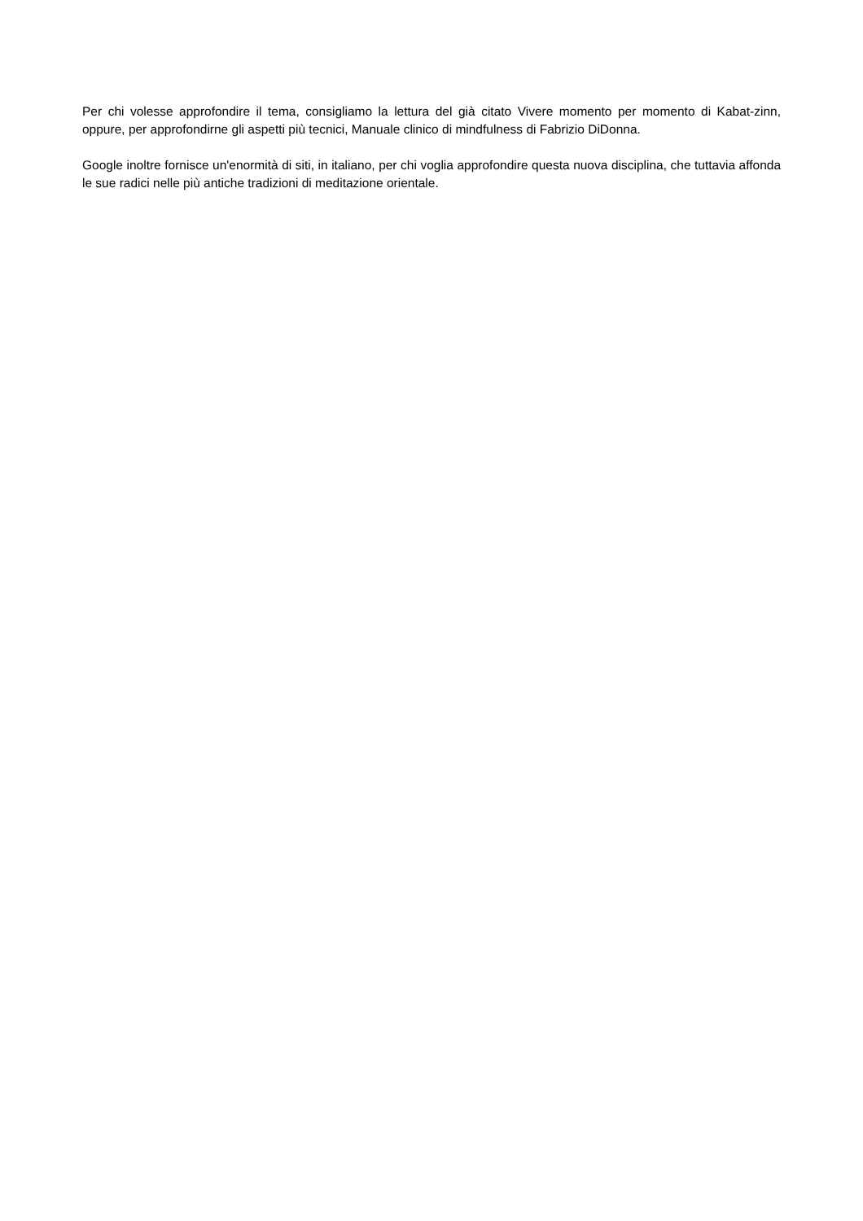Per chi volesse approfondire il tema, consigliamo la lettura del già citato Vivere momento per momento di Kabat-zinn, oppure, per approfondirne gli aspetti più tecnici, Manuale clinico di mindfulness di Fabrizio DiDonna.
Google inoltre fornisce un'enormità di siti, in italiano, per chi voglia approfondire questa nuova disciplina, che tuttavia affonda le sue radici nelle più antiche tradizioni di meditazione orientale.